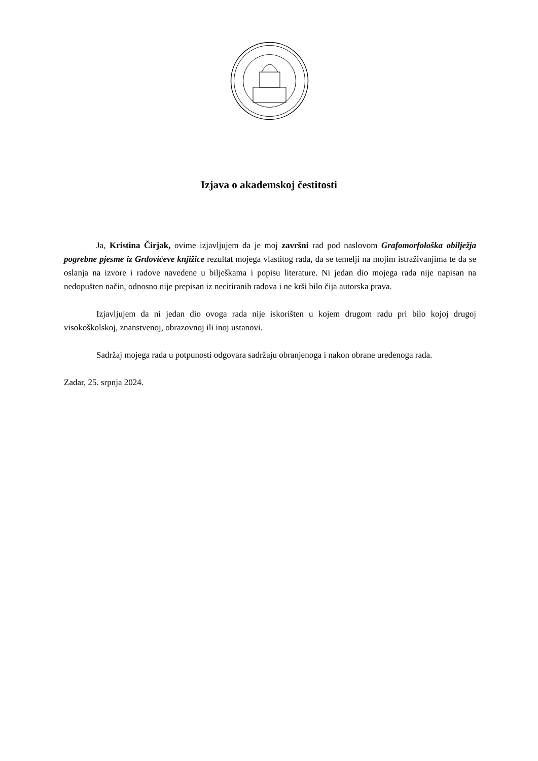Izjava o akademskoj čestitosti
Ja, Kristina Čirjak, ovime izjavljujem da je moj završni rad pod naslovom Grafomorfološka obilježja pogrebne pjesme iz Grdovićeve knjižice rezultat mojega vlastitog rada, da se temelji na mojim istraživanjima te da se oslanja na izvore i radove navedene u bilješkama i popisu literature. Ni jedan dio mojega rada nije napisan na nedopušten način, odnosno nije prepisan iz necitiranih radova i ne krši bilo čija autorska prava.
Izjavljujem da ni jedan dio ovoga rada nije iskorišten u kojem drugom radu pri bilo kojoj drugoj visokoškolskoj, znanstvenoj, obrazovnoj ili inoj ustanovi.
Sadržaj mojega rada u potpunosti odgovara sadržaju obranjenoga i nakon obrane uređenoga rada.
Zadar, 25. srpnja 2024.